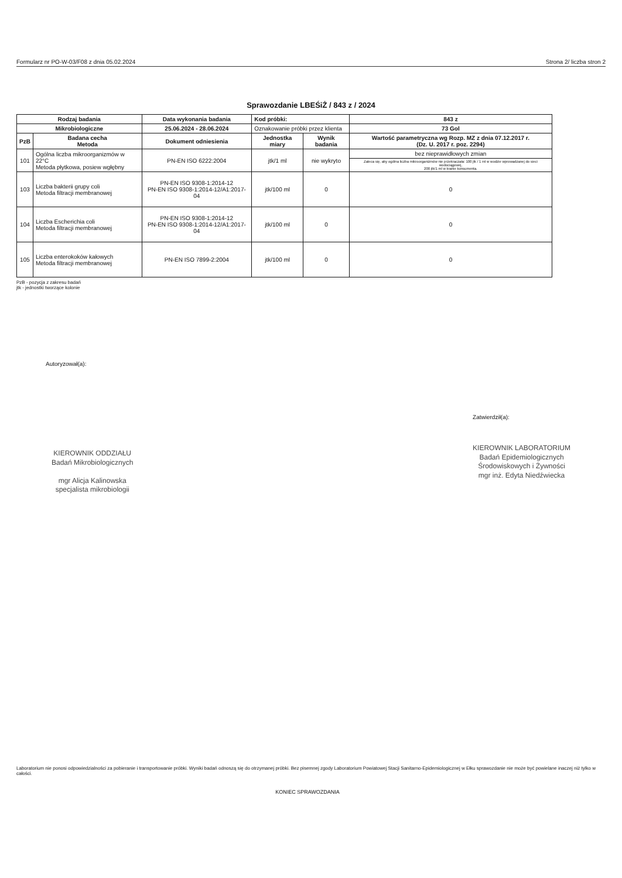Formularz nr PO-W-03/F08 z dnia 05.02.2024 Strona 2/ liczba stron 2
Sprawozdanie LBEŚiŻ / 843 z / 2024
| Rodzaj badania | | Data wykonania badania | Kod próbki: | | 843 z |
| --- | --- | --- | --- | --- | --- |
| Mikrobiologiczne | | 25.06.2024 - 28.06.2024 | Oznakowanie próbki przez klienta | | 73 Gol |
| PzB | Badana cecha Metoda | Dokument odniesienia | Jednostka miary | Wynik badania | Wartość parametryczna wg Rozp. MZ z dnia 07.12.2017 r. (Dz. U. 2017 r. poz. 2294) |
| 101 | Ogólna liczba mikroorganizmów w 22°C Metoda płytkowa, posiew wgłębny | PN-EN ISO 6222:2004 | jtk/1 ml | nie wykryto | bez nieprawidłowych zmian |
| | | | | | Zaleca się, aby ogólna liczba mikroorganizmów nie przekraczała: 100 jtk / 1 ml w wodzie wprowadzanej do sieci wodociągowej, 200 jtk/1 ml w kranie konsumenta. |
| 103 | Liczba bakterii grupy coli Metoda filtracji membranowej | PN-EN ISO 9308-1:2014-12 PN-EN ISO 9308-1:2014-12/A1:2017-04 | jtk/100 ml | 0 | 0 |
| 104 | Liczba Escherichia coli Metoda filtracji membranowej | PN-EN ISO 9308-1:2014-12 PN-EN ISO 9308-1:2014-12/A1:2017-04 | jtk/100 ml | 0 | 0 |
| 105 | Liczba enterokoków kałowych Metoda filtracji membranowej | PN-EN ISO 7899-2:2004 | jtk/100 ml | 0 | 0 |
PzB - pozycja z zakresu badań
jtk - jednostki tworzące kolonie
Autoryzował(a):
KIEROWNIK ODDZIAŁU
Badań Mikrobiologicznych
mgr Alicja Kalinowska
specjalista mikrobiologii
Zatwierdził(a):
KIEROWNIK LABORATORIUM
Badań Epidemiologicznych
Środowiskowych i Żywności
mgr inż. Edyta Niedźwiecka
Laboratorium nie ponosi odpowiedzialności za pobieranie i transportowanie próbki. Wyniki badań odnoszą się do otrzymanej próbki. Bez pisemnej zgody Laboratorium Powiatowej Stacji Sanitarno-Epidemiologicznej w Ełku sprawozdanie nie może być powielane inaczej niż tylko w całości.
KONIEC SPRAWOZDANIA